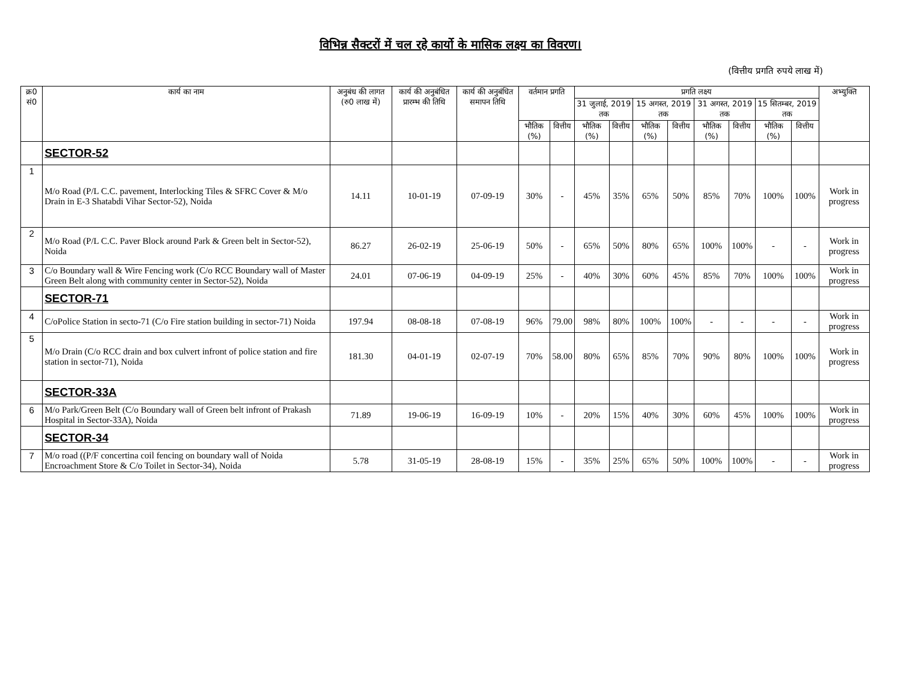विभिन्न सैक्टरों में चल रहे कार्यो के मासिक लक्ष्य का विवरण।
(वित्तीय प्रगति रुपये लाख में)
| क्र0 सं0 | कार्य का नाम | अनुबंध की लागत (रु0 लाख में) | कार्य की अनुबंधित प्रारम्भ की तिथि | कार्य की अनुबंधित समापन तिथि | वर्तमान प्रगति | | प्रगति लक्ष्य | | | | | | | | अभ्युक्ति |
| --- | --- | --- | --- | --- | --- | --- | --- | --- | --- | --- | --- | --- | --- | --- | --- |
| | | | | | | | 31 जुलाई, 2019 तक | | 15 अगस्त, 2019 तक | | 31 अगस्त, 2019 तक | | 15 सितम्बर, 2019 तक | | |
| | | | | | भौतिक (%) | वित्तीय | भौतिक (%) | वित्तीय | भौतिक (%) | वित्तीय | भौतिक (%) | वित्तीय | भौतिक (%) | वित्तीय | |
| | SECTOR-52 | | | | | | | | | | | | | | |
| 1 | M/o Road (P/L C.C. pavement, Interlocking Tiles & SFRC Cover & M/o Drain in E-3 Shatabdi Vihar Sector-52), Noida | 14.11 | 10-01-19 | 07-09-19 | 30% | - | 45% | 35% | 65% | 50% | 85% | 70% | 100% | 100% | Work in progress |
| 2 | M/o Road (P/L C.C. Paver Block around Park & Green belt in Sector-52), Noida | 86.27 | 26-02-19 | 25-06-19 | 50% | - | 65% | 50% | 80% | 65% | 100% | 100% | - | - | Work in progress |
| 3 | C/o Boundary wall & Wire Fencing work (C/o RCC Boundary wall of Master Green Belt along with community center in Sector-52), Noida | 24.01 | 07-06-19 | 04-09-19 | 25% | - | 40% | 30% | 60% | 45% | 85% | 70% | 100% | 100% | Work in progress |
| | SECTOR-71 | | | | | | | | | | | | | | |
| 4 | C/oPolice Station in secto-71 (C/o Fire station building in sector-71) Noida | 197.94 | 08-08-18 | 07-08-19 | 96% | 79.00 | 98% | 80% | 100% | 100% | - | - | - | - | Work in progress |
| 5 | M/o Drain (C/o RCC drain and box culvert infront of police station and fire station in sector-71), Noida | 181.30 | 04-01-19 | 02-07-19 | 70% | 58.00 | 80% | 65% | 85% | 70% | 90% | 80% | 100% | 100% | Work in progress |
| | SECTOR-33A | | | | | | | | | | | | | | |
| 6 | M/o Park/Green Belt (C/o Boundary wall of Green belt infront of Prakash Hospital in Sector-33A), Noida | 71.89 | 19-06-19 | 16-09-19 | 10% | - | 20% | 15% | 40% | 30% | 60% | 45% | 100% | 100% | Work in progress |
| | SECTOR-34 | | | | | | | | | | | | | | |
| 7 | M/o road ((P/F concertina coil fencing on boundary wall of Noida Encroachment Store & C/o Toilet in Sector-34), Noida | 5.78 | 31-05-19 | 28-08-19 | 15% | - | 35% | 25% | 65% | 50% | 100% | 100% | - | - | Work in progress |